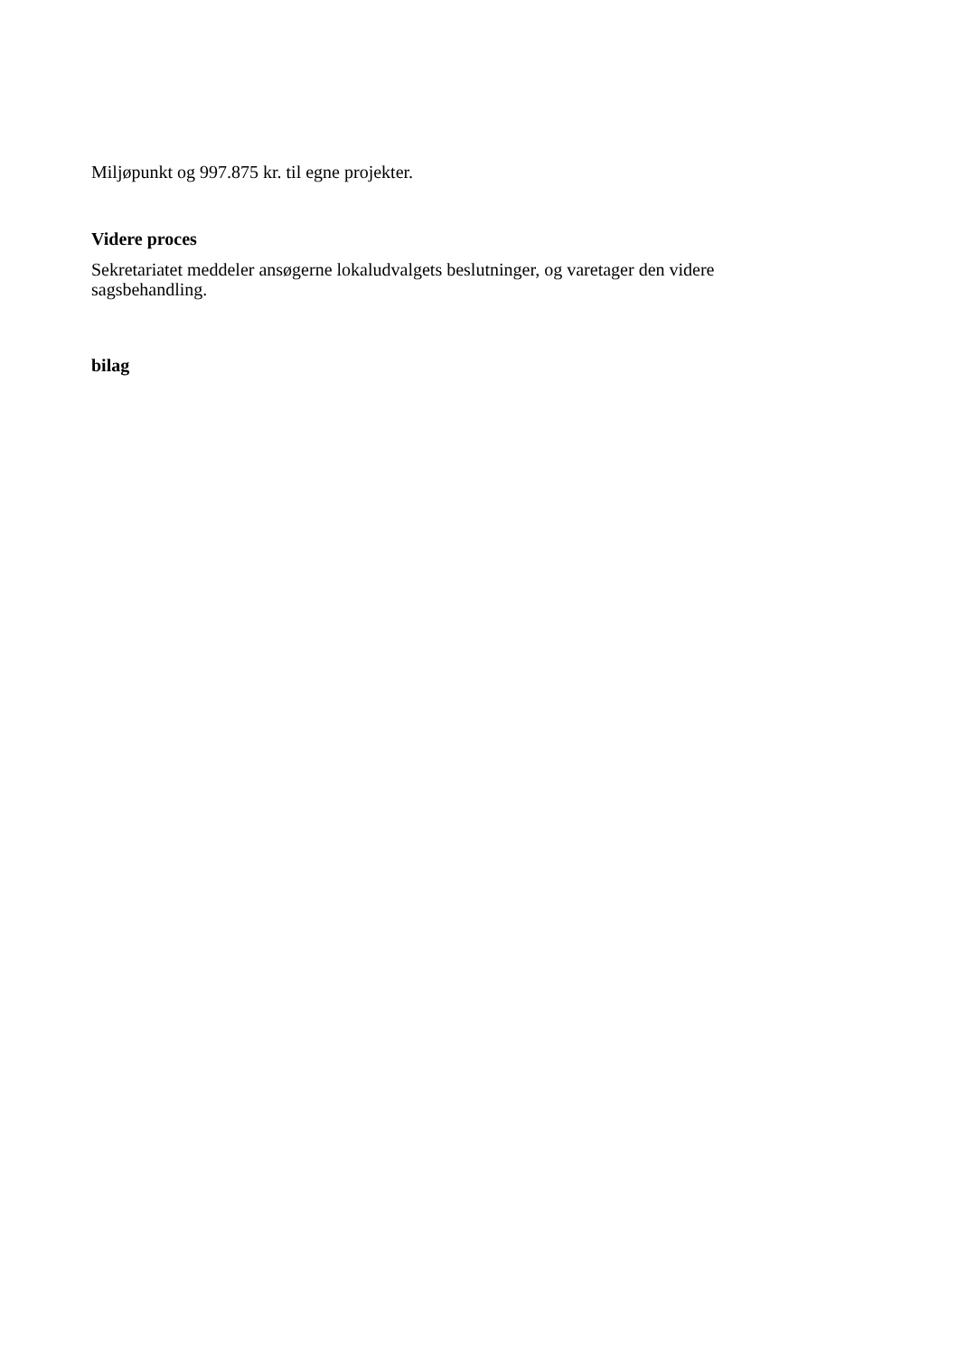Miljøpunkt og 997.875 kr. til egne projekter.
Videre proces
Sekretariatet meddeler ansøgerne lokaludvalgets beslutninger, og varetager den videre sagsbehandling.
bilag